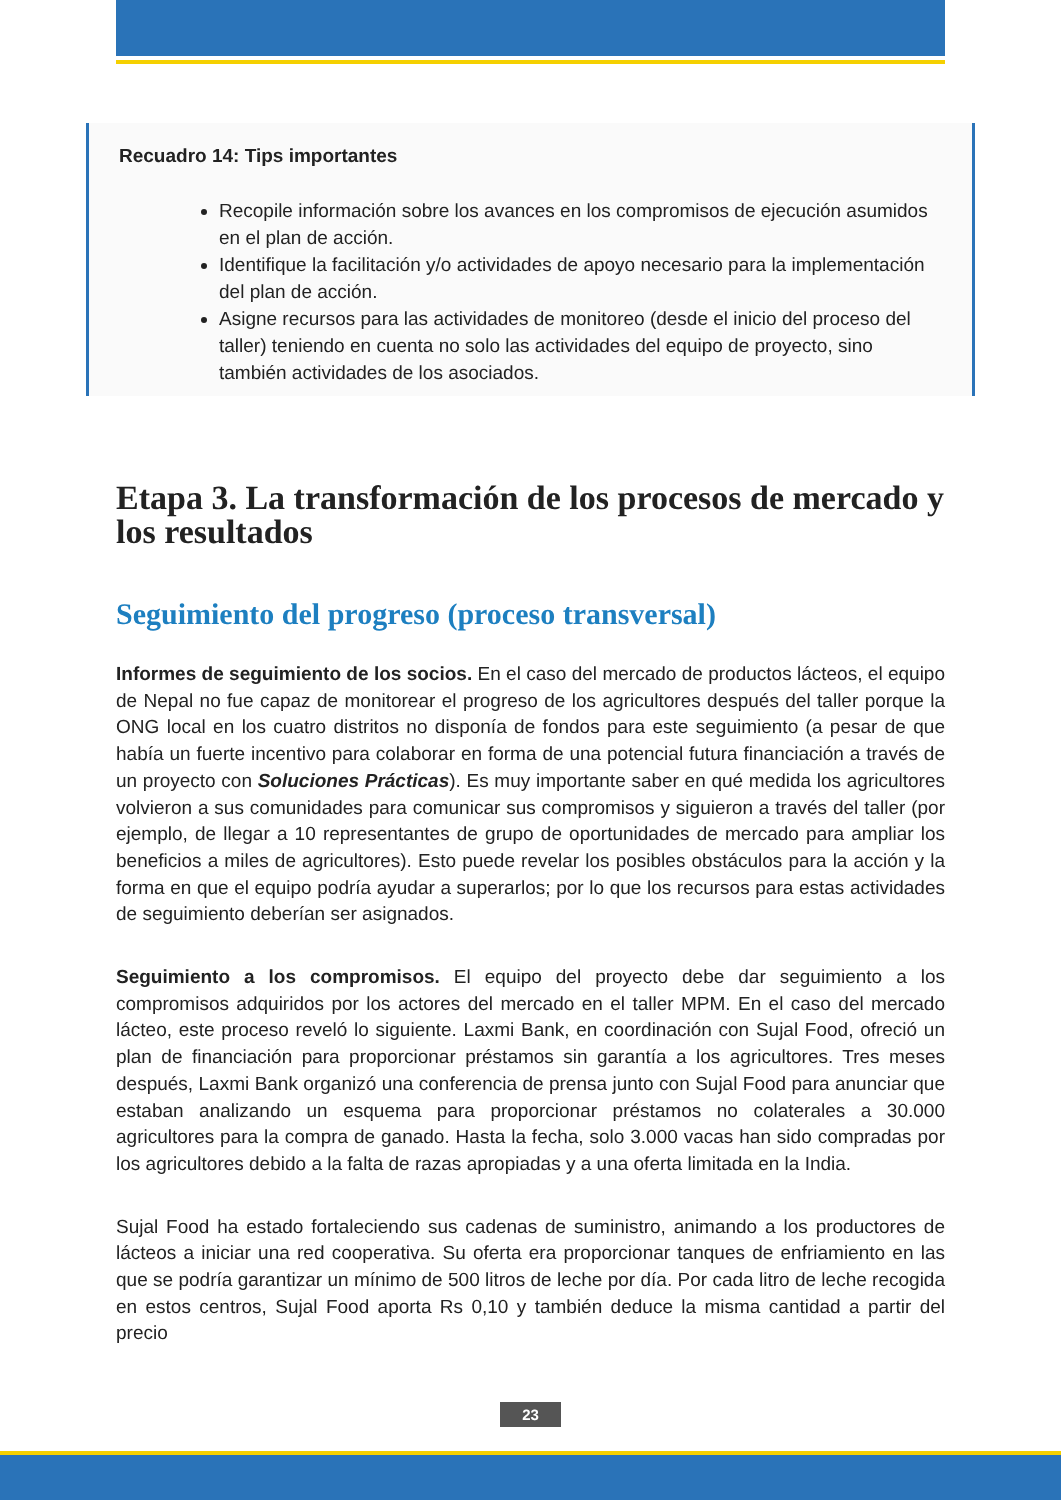Recuadro 14: Tips importantes
Recopile información sobre los avances en los compromisos de ejecución asumidos en el plan de acción.
Identifique la facilitación y/o actividades de apoyo necesario para la implementación del plan de acción.
Asigne recursos para las actividades de monitoreo (desde el inicio del proceso del taller) teniendo en cuenta no solo las actividades del equipo de proyecto, sino también actividades de los asociados.
Etapa 3. La transformación de los procesos de mercado y los resultados
Seguimiento del progreso (proceso transversal)
Informes de seguimiento de los socios. En el caso del mercado de productos lácteos, el equipo de Nepal no fue capaz de monitorear el progreso de los agricultores después del taller porque la ONG local en los cuatro distritos no disponía de fondos para este seguimiento (a pesar de que había un fuerte incentivo para colaborar en forma de una potencial futura financiación a través de un proyecto con Soluciones Prácticas). Es muy importante saber en qué medida los agricultores volvieron a sus comunidades para comunicar sus compromisos y siguieron a través del taller (por ejemplo, de llegar a 10 representantes de grupo de oportunidades de mercado para ampliar los beneficios a miles de agricultores). Esto puede revelar los posibles obstáculos para la acción y la forma en que el equipo podría ayudar a superarlos; por lo que los recursos para estas actividades de seguimiento deberían ser asignados.
Seguimiento a los compromisos. El equipo del proyecto debe dar seguimiento a los compromisos adquiridos por los actores del mercado en el taller MPM. En el caso del mercado lácteo, este proceso reveló lo siguiente. Laxmi Bank, en coordinación con Sujal Food, ofreció un plan de financiación para proporcionar préstamos sin garantía a los agricultores. Tres meses después, Laxmi Bank organizó una conferencia de prensa junto con Sujal Food para anunciar que estaban analizando un esquema para proporcionar préstamos no colaterales a 30.000 agricultores para la compra de ganado. Hasta la fecha, solo 3.000 vacas han sido compradas por los agricultores debido a la falta de razas apropiadas y a una oferta limitada en la India.
Sujal Food ha estado fortaleciendo sus cadenas de suministro, animando a los productores de lácteos a iniciar una red cooperativa. Su oferta era proporcionar tanques de enfriamiento en las que se podría garantizar un mínimo de 500 litros de leche por día. Por cada litro de leche recogida en estos centros, Sujal Food aporta Rs 0,10 y también deduce la misma cantidad a partir del precio
23